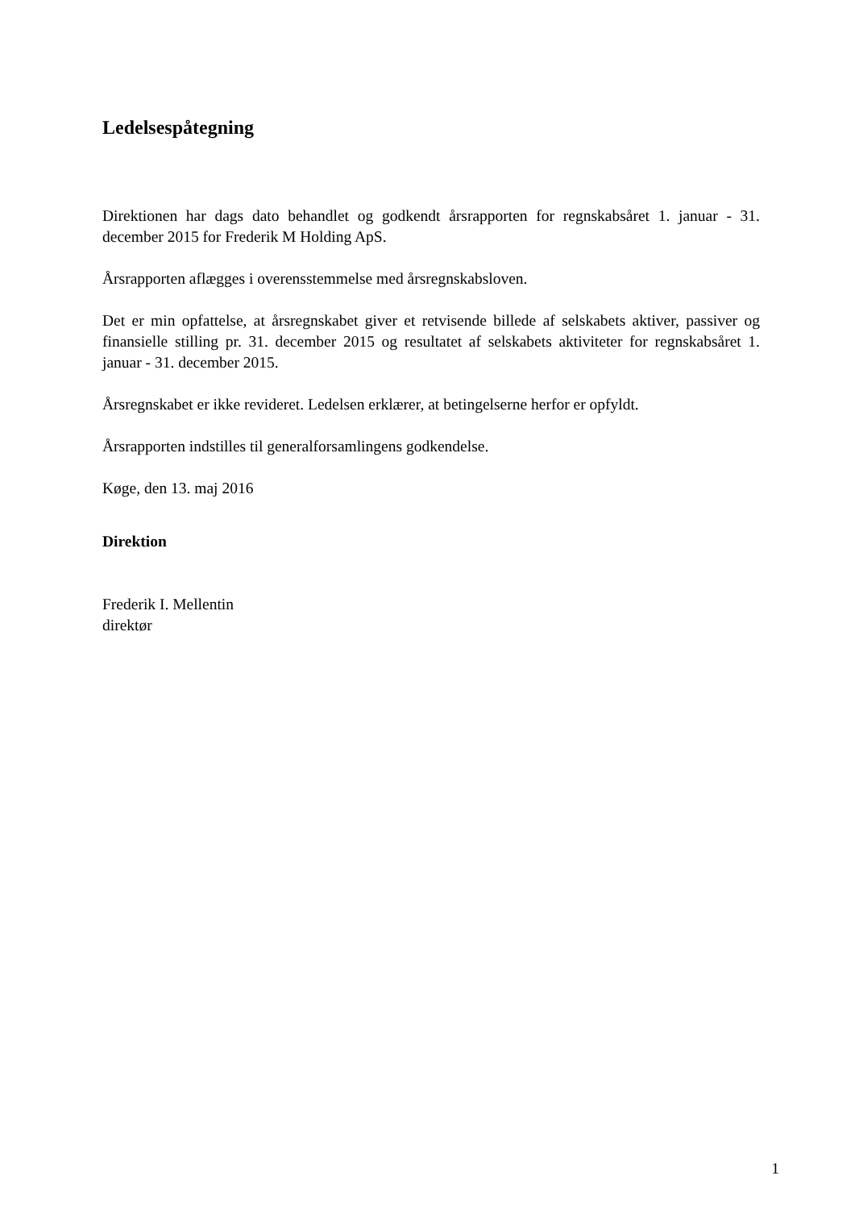Ledelsespåtegning
Direktionen har dags dato behandlet og godkendt årsrapporten for regnskabsåret 1. januar - 31. december 2015 for Frederik M Holding ApS.
Årsrapporten aflægges i overensstemmelse med årsregnskabsloven.
Det er min opfattelse, at årsregnskabet giver et retvisende billede af selskabets aktiver, passiver og finansielle stilling pr. 31. december 2015 og resultatet af selskabets aktiviteter for regnskabsåret 1. januar - 31. december 2015.
Årsregnskabet er ikke revideret. Ledelsen erklærer, at betingelserne herfor er opfyldt.
Årsrapporten indstilles til generalforsamlingens godkendelse.
Køge, den 13. maj 2016
Direktion
Frederik I. Mellentin
direktør
1